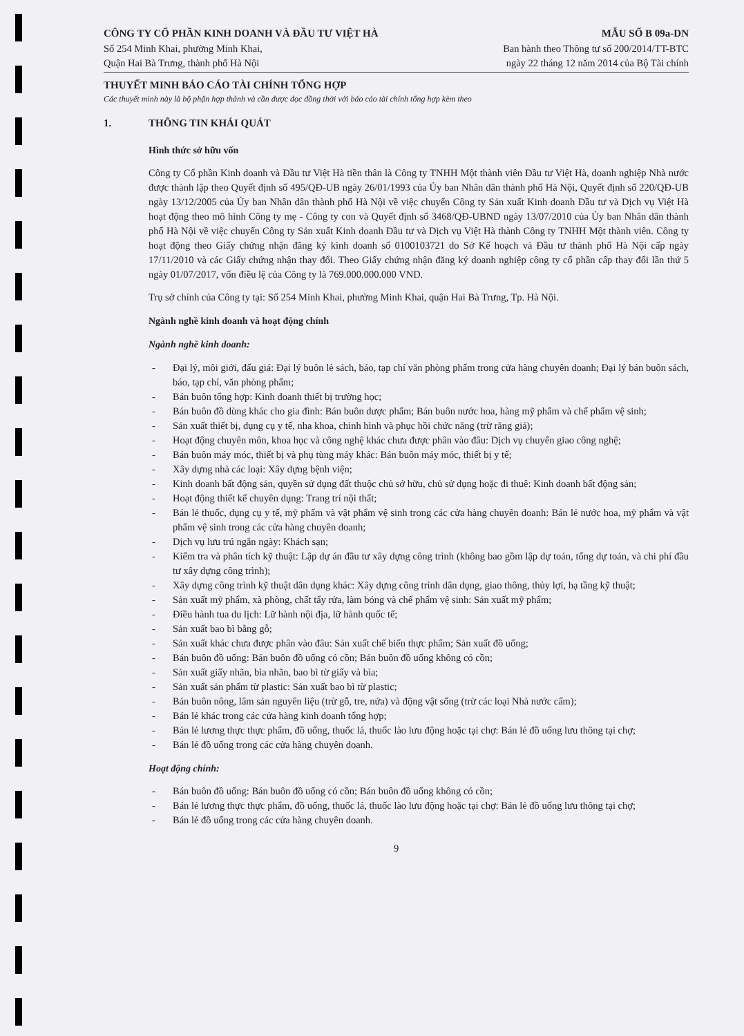CÔNG TY CỔ PHẦN KINH DOANH VÀ ĐẦU TƯ VIỆT HÀ
Số 254 Minh Khai, phường Minh Khai,
Quận Hai Bà Trưng, thành phố Hà Nội
MẪU SỐ B 09a-DN
Ban hành theo Thông tư số 200/2014/TT-BTC
ngày 22 tháng 12 năm 2014 của Bộ Tài chính
THUYẾT MINH BÁO CÁO TÀI CHÍNH TỔNG HỢP
Các thuyết minh này là bộ phận hợp thành và cần được đọc đồng thời với báo cáo tài chính tổng hợp kèm theo
1. THÔNG TIN KHÁI QUÁT
Hình thức sở hữu vốn
Công ty Cổ phần Kinh doanh và Đầu tư Việt Hà tiền thân là Công ty TNHH Một thành viên Đầu tư Việt Hà, doanh nghiệp Nhà nước được thành lập theo Quyết định số 495/QĐ-UB ngày 26/01/1993 của Ủy ban Nhân dân thành phố Hà Nội, Quyết định số 220/QĐ-UB ngày 13/12/2005 của Ủy ban Nhân dân thành phố Hà Nội về việc chuyển Công ty Sản xuất Kinh doanh Đầu tư và Dịch vụ Việt Hà hoạt động theo mô hình Công ty mẹ - Công ty con và Quyết định số 3468/QĐ-UBND ngày 13/07/2010 của Ủy ban Nhân dân thành phố Hà Nội về việc chuyển Công ty Sản xuất Kinh doanh Đầu tư và Dịch vụ Việt Hà thành Công ty TNHH Một thành viên. Công ty hoạt động theo Giấy chứng nhận đăng ký kinh doanh số 0100103721 do Sở Kế hoạch và Đầu tư thành phố Hà Nội cấp ngày 17/11/2010 và các Giấy chứng nhận thay đổi. Theo Giấy chứng nhận đăng ký doanh nghiệp công ty cổ phần cấp thay đổi lần thứ 5 ngày 01/07/2017, vốn điều lệ của Công ty là 769.000.000.000 VND.
Trụ sở chính của Công ty tại: Số 254 Minh Khai, phường Minh Khai, quận Hai Bà Trưng, Tp. Hà Nội.
Ngành nghề kinh doanh và hoạt động chính
Ngành nghề kinh doanh:
Đại lý, môi giới, đấu giá: Đại lý buôn lẻ sách, báo, tạp chí văn phòng phẩm trong cửa hàng chuyên doanh; Đại lý bán buôn sách, báo, tạp chí, văn phòng phẩm;
Bán buôn tổng hợp: Kinh doanh thiết bị trường học;
Bán buôn đồ dùng khác cho gia đình: Bán buôn dược phẩm; Bán buôn nước hoa, hàng mỹ phẩm và chế phẩm vệ sinh;
Sản xuất thiết bị, dụng cụ y tế, nha khoa, chỉnh hình và phục hồi chức năng (trừ răng giả);
Hoạt động chuyên môn, khoa học và công nghệ khác chưa được phân vào đâu: Dịch vụ chuyển giao công nghệ;
Bán buôn máy móc, thiết bị và phụ tùng máy khác: Bán buôn máy móc, thiết bị y tế;
Xây dựng nhà các loại: Xây dựng bệnh viện;
Kinh doanh bất động sản, quyền sử dụng đất thuộc chủ sở hữu, chủ sử dụng hoặc đi thuê: Kinh doanh bất động sản;
Hoạt động thiết kế chuyên dụng: Trang trí nội thất;
Bán lẻ thuốc, dụng cụ y tế, mỹ phẩm và vật phẩm vệ sinh trong các cửa hàng chuyên doanh: Bán lẻ nước hoa, mỹ phẩm và vật phẩm vệ sinh trong các cửa hàng chuyên doanh;
Dịch vụ lưu trú ngắn ngày: Khách sạn;
Kiểm tra và phân tích kỹ thuật: Lập dự án đầu tư xây dựng công trình (không bao gồm lập dự toán, tổng dự toán, và chi phí đầu tư xây dựng công trình);
Xây dựng công trình kỹ thuật dân dụng khác: Xây dựng công trình dân dụng, giao thông, thủy lợi, hạ tầng kỹ thuật;
Sản xuất mỹ phẩm, xà phòng, chất tẩy rửa, làm bóng và chế phẩm vệ sinh: Sản xuất mỹ phẩm;
Điều hành tua du lịch: Lữ hành nội địa, lữ hành quốc tế;
Sản xuất bao bì bằng gỗ;
Sản xuất khác chưa được phân vào đâu: Sản xuất chế biến thực phẩm; Sản xuất đồ uống;
Bán buôn đồ uống: Bán buôn đồ uống có cồn; Bán buôn đồ uống không có cồn;
Sản xuất giấy nhãn, bìa nhãn, bao bì từ giấy và bìa;
Sản xuất sản phẩm từ plastic: Sản xuất bao bì từ plastic;
Bán buôn nông, lâm sản nguyên liệu (trừ gỗ, tre, nứa) và động vật sống (trừ các loại Nhà nước cấm);
Bán lẻ khác trong các cửa hàng kinh doanh tổng hợp;
Bán lẻ lương thực thực phẩm, đồ uống, thuốc lá, thuốc lào lưu động hoặc tại chợ: Bán lẻ đồ uống lưu thông tại chợ;
Bán lẻ đồ uống trong các cửa hàng chuyên doanh.
Hoạt động chính:
Bán buôn đồ uống: Bán buôn đồ uống có cồn; Bán buôn đồ uống không có cồn;
Bán lẻ lương thực thực phẩm, đồ uống, thuốc lá, thuốc lào lưu động hoặc tại chợ: Bán lẻ đồ uống lưu thông tại chợ;
Bán lẻ đồ uống trong các cửa hàng chuyên doanh.
9